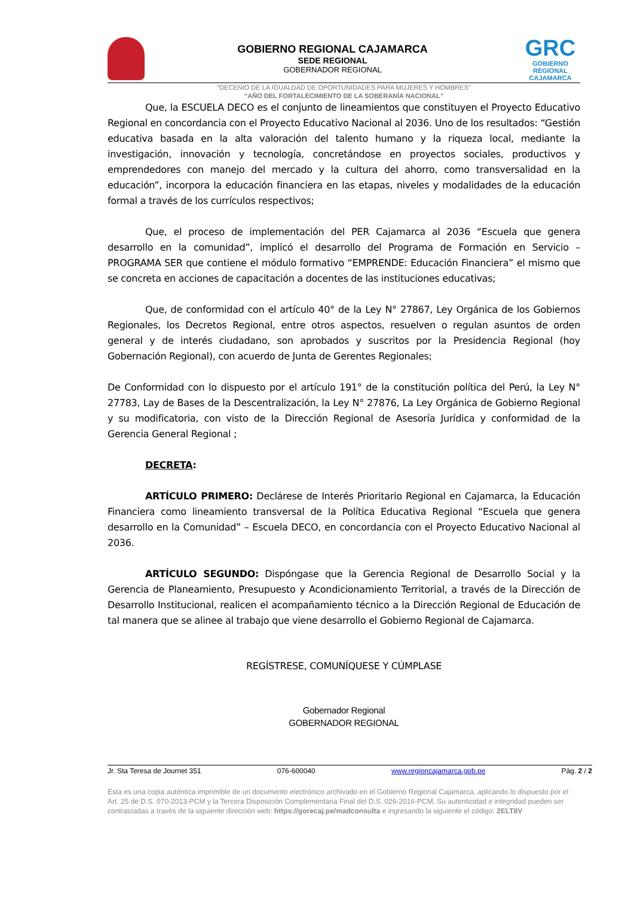GOBIERNO REGIONAL CAJAMARCA
SEDE REGIONAL
GOBERNADOR REGIONAL
GRC
GOBIERNO REGIONAL
CAJAMARCA
“DECENIO DE LA IGUALDAD DE OPORTUNIDADES PARA MUJERES Y HOMBRES”
“AÑO DEL FORTALECIMIENTO DE LA SOBERANÍA NACIONAL”
Que, la ESCUELA DECO es el conjunto de lineamientos que constituyen el Proyecto Educativo Regional en concordancia con el Proyecto Educativo Nacional al 2036. Uno de los resultados: “Gestión educativa basada en la alta valoración del talento humano y la riqueza local, mediante la investigación, innovación y tecnología, concretándose en proyectos sociales, productivos y emprendedores con manejo del mercado y la cultura del ahorro, como transversalidad en la educación”, incorpora la educación financiera en las etapas, niveles y modalidades de la educación formal a través de los currículos respectivos;
Que, el proceso de implementación del PER Cajamarca al 2036 “Escuela que genera desarrollo en la comunidad”, implicó el desarrollo del Programa de Formación en Servicio – PROGRAMA SER que contiene el módulo formativo “EMPRENDE: Educación Financiera” el mismo que se concreta en acciones de capacitación a docentes de las instituciones educativas;
Que, de conformidad con el artículo 40° de la Ley N° 27867, Ley Orgánica de los Gobiernos Regionales, los Decretos Regional, entre otros aspectos, resuelven o regulan asuntos de orden general y de interés ciudadano, son aprobados y suscritos por la Presidencia Regional (hoy Gobernación Regional), con acuerdo de Junta de Gerentes Regionales;
De Conformidad con lo dispuesto por el artículo 191° de la constitución política del Perú, la Ley N° 27783, Lay de Bases de la Descentralización, la Ley N° 27876, La Ley Orgánica de Gobierno Regional y su modificatoria, con visto de la Dirección Regional de Asesoría Jurídica y conformidad de la Gerencia General Regional ;
DECRETA:
ARTÍCULO PRIMERO: Declárese de Interés Prioritario Regional en Cajamarca, la Educación Financiera como lineamiento transversal de la Política Educativa Regional “Escuela que genera desarrollo en la Comunidad” – Escuela DECO, en concordancia con el Proyecto Educativo Nacional al 2036.
ARTÍCULO SEGUNDO: Dispóngase que la Gerencia Regional de Desarrollo Social y la Gerencia de Planeamiento, Presupuesto y Acondicionamiento Territorial, a través de la Dirección de Desarrollo Institucional, realicen el acompañamiento técnico a la Dirección Regional de Educación de tal manera que se alinee al trabajo que viene desarrollo el Gobierno Regional de Cajamarca.
REGÍSTRESE, COMUNÍQUESE Y CÚMPLASE
Gobernador Regional
GOBERNADOR REGIONAL
Jr. Sta Teresa de Journet 351 076-600040 www.regioncajamarca.gob.pe Pág. 2 / 2
Esta es una copia auténtica imprimible de un documento electrónico archivado en el Gobierno Regional Cajamarca, aplicando lo dispuesto por el Art. 25 de D.S. 070-2013-PCM y la Tercera Disposición Complementaria Final del D.S. 026-2016-PCM. Su autenticidad e integridad pueden ser contrastadas a través de la siguiente dirección web: https://gorecaj.pe/madconsulta e ingresando la siguiente el código: 2ELT8V